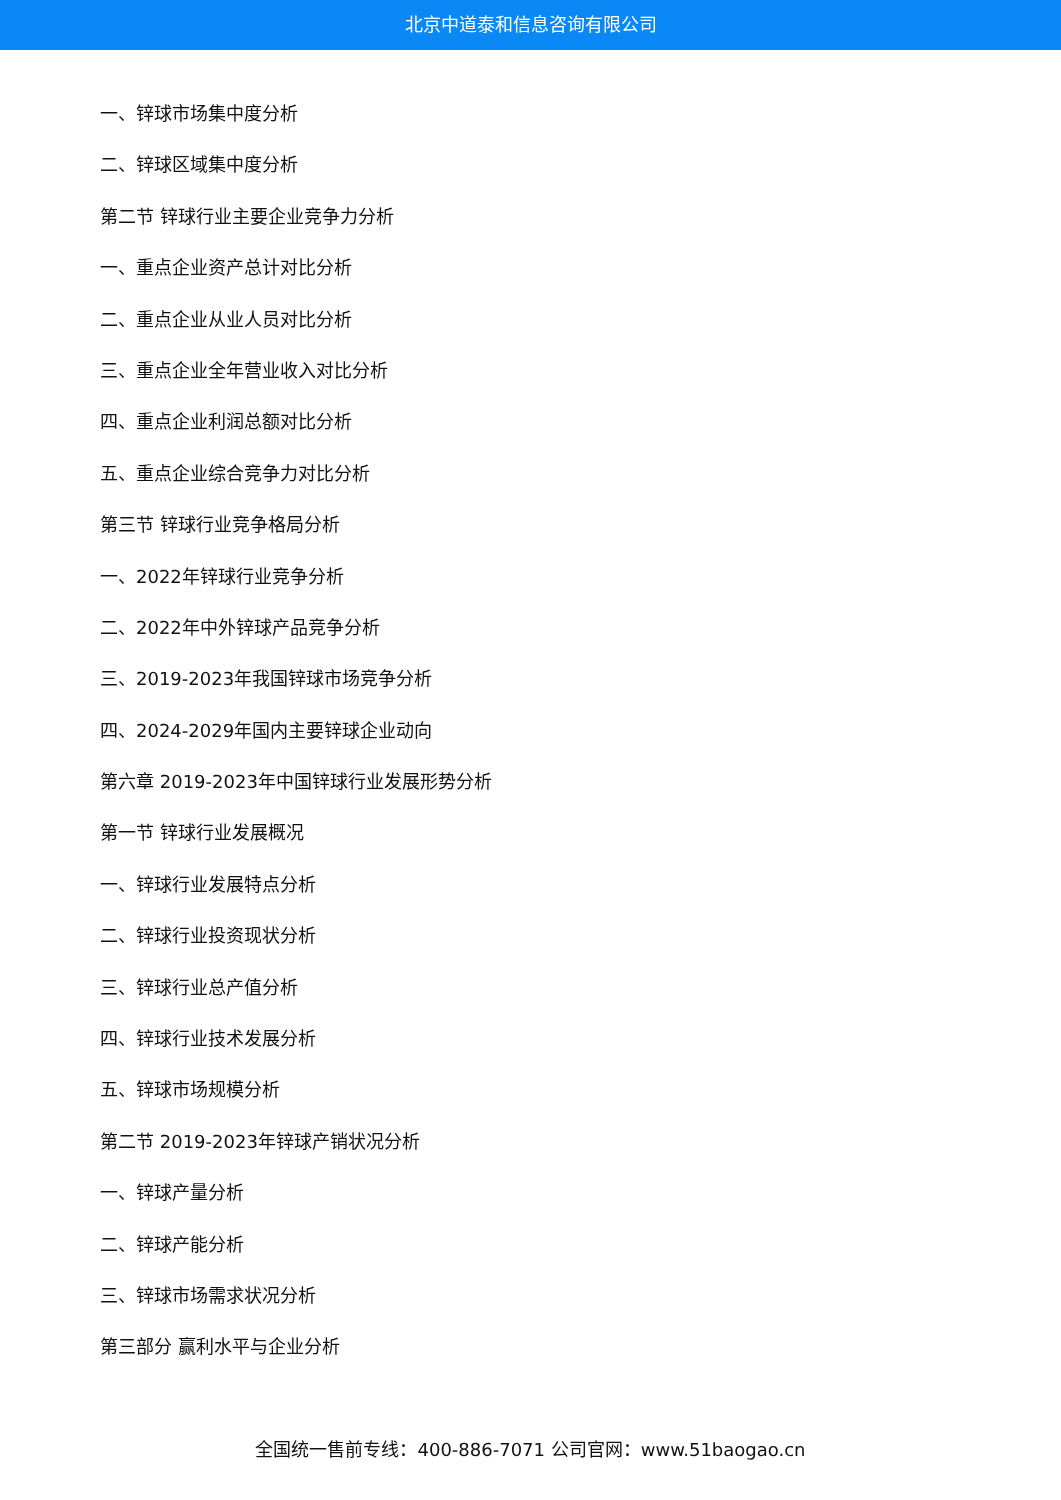北京中道泰和信息咨询有限公司
一、锌球市场集中度分析
二、锌球区域集中度分析
第二节 锌球行业主要企业竞争力分析
一、重点企业资产总计对比分析
二、重点企业从业人员对比分析
三、重点企业全年营业收入对比分析
四、重点企业利润总额对比分析
五、重点企业综合竞争力对比分析
第三节 锌球行业竞争格局分析
一、2022年锌球行业竞争分析
二、2022年中外锌球产品竞争分析
三、2019-2023年我国锌球市场竞争分析
四、2024-2029年国内主要锌球企业动向
第六章 2019-2023年中国锌球行业发展形势分析
第一节 锌球行业发展概况
一、锌球行业发展特点分析
二、锌球行业投资现状分析
三、锌球行业总产值分析
四、锌球行业技术发展分析
五、锌球市场规模分析
第二节 2019-2023年锌球产销状况分析
一、锌球产量分析
二、锌球产能分析
三、锌球市场需求状况分析
第三部分 赢利水平与企业分析
全国统一售前专线：400-886-7071 公司官网：www.51baogao.cn